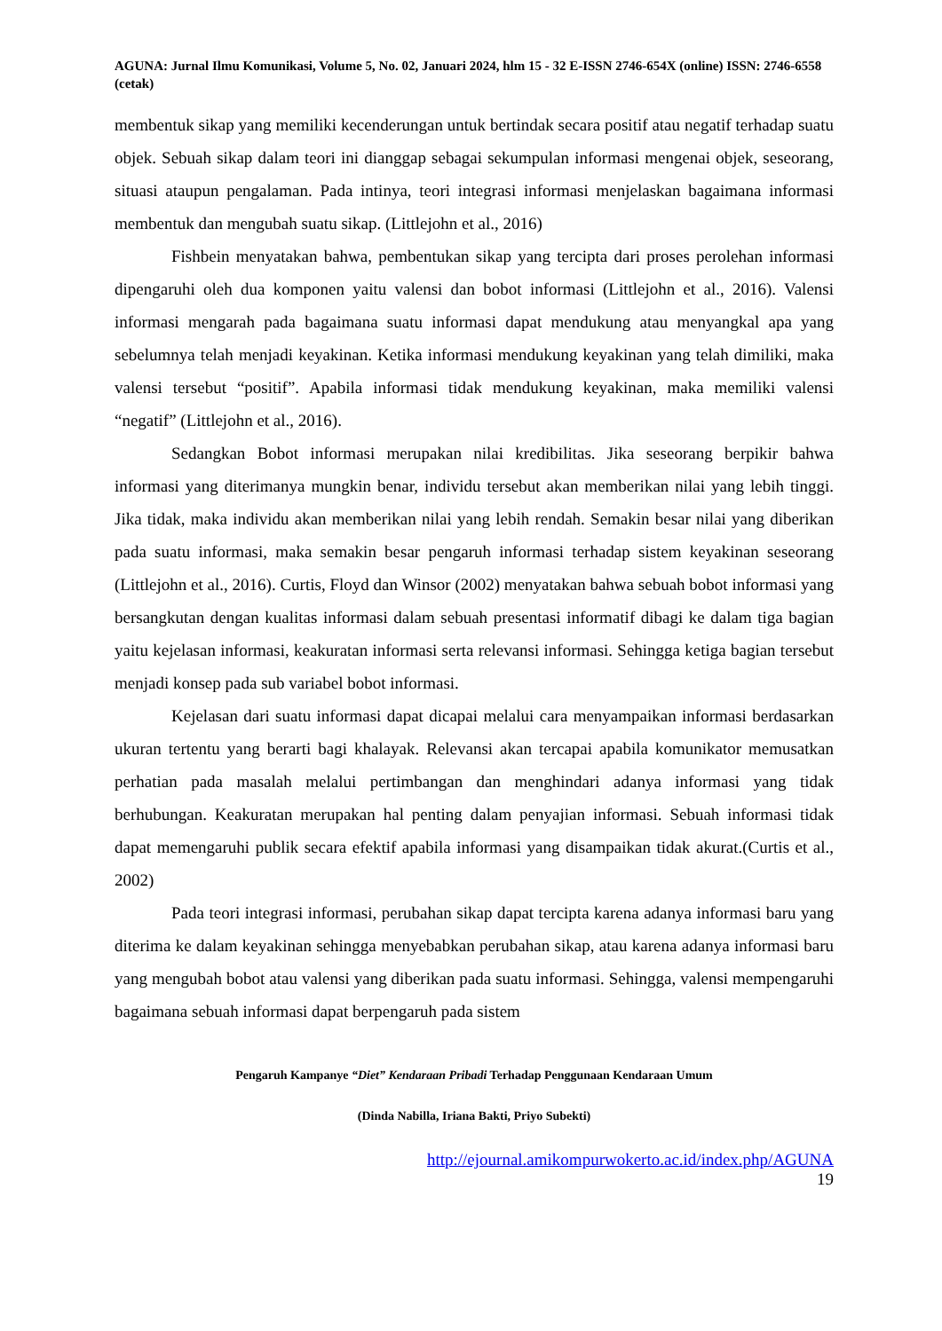AGUNA: Jurnal Ilmu Komunikasi, Volume 5, No. 02, Januari 2024, hlm 15 - 32 E-ISSN 2746-654X (online) ISSN: 2746-6558 (cetak)
membentuk sikap yang memiliki kecenderungan untuk bertindak secara positif atau negatif terhadap suatu objek. Sebuah sikap dalam teori ini dianggap sebagai sekumpulan informasi mengenai objek, seseorang, situasi ataupun pengalaman. Pada intinya, teori integrasi informasi menjelaskan bagaimana informasi membentuk dan mengubah suatu sikap. (Littlejohn et al., 2016)
Fishbein menyatakan bahwa, pembentukan sikap yang tercipta dari proses perolehan informasi dipengaruhi oleh dua komponen yaitu valensi dan bobot informasi (Littlejohn et al., 2016). Valensi informasi mengarah pada bagaimana suatu informasi dapat mendukung atau menyangkal apa yang sebelumnya telah menjadi keyakinan. Ketika informasi mendukung keyakinan yang telah dimiliki, maka valensi tersebut “positif”. Apabila informasi tidak mendukung keyakinan, maka memiliki valensi “negatif” (Littlejohn et al., 2016).
Sedangkan Bobot informasi merupakan nilai kredibilitas. Jika seseorang berpikir bahwa informasi yang diterimanya mungkin benar, individu tersebut akan memberikan nilai yang lebih tinggi. Jika tidak, maka individu akan memberikan nilai yang lebih rendah. Semakin besar nilai yang diberikan pada suatu informasi, maka semakin besar pengaruh informasi terhadap sistem keyakinan seseorang (Littlejohn et al., 2016). Curtis, Floyd dan Winsor (2002) menyatakan bahwa sebuah bobot informasi yang bersangkutan dengan kualitas informasi dalam sebuah presentasi informatif dibagi ke dalam tiga bagian yaitu kejelasan informasi, keakuratan informasi serta relevansi informasi. Sehingga ketiga bagian tersebut menjadi konsep pada sub variabel bobot informasi.
Kejelasan dari suatu informasi dapat dicapai melalui cara menyampaikan informasi berdasarkan ukuran tertentu yang berarti bagi khalayak. Relevansi akan tercapai apabila komunikator memusatkan perhatian pada masalah melalui pertimbangan dan menghindari adanya informasi yang tidak berhubungan. Keakuratan merupakan hal penting dalam penyajian informasi. Sebuah informasi tidak dapat memengaruhi publik secara efektif apabila informasi yang disampaikan tidak akurat.(Curtis et al., 2002)
Pada teori integrasi informasi, perubahan sikap dapat tercipta karena adanya informasi baru yang diterima ke dalam keyakinan sehingga menyebabkan perubahan sikap, atau karena adanya informasi baru yang mengubah bobot atau valensi yang diberikan pada suatu informasi. Sehingga, valensi mempengaruhi bagaimana sebuah informasi dapat berpengaruh pada sistem
Pengaruh Kampanye “Diet” Kendaraan Pribadi Terhadap Penggunaan Kendaraan Umum
(Dinda Nabilla, Iriana Bakti, Priyo Subekti)
http://ejournal.amikompurwokerto.ac.id/index.php/AGUNA
19